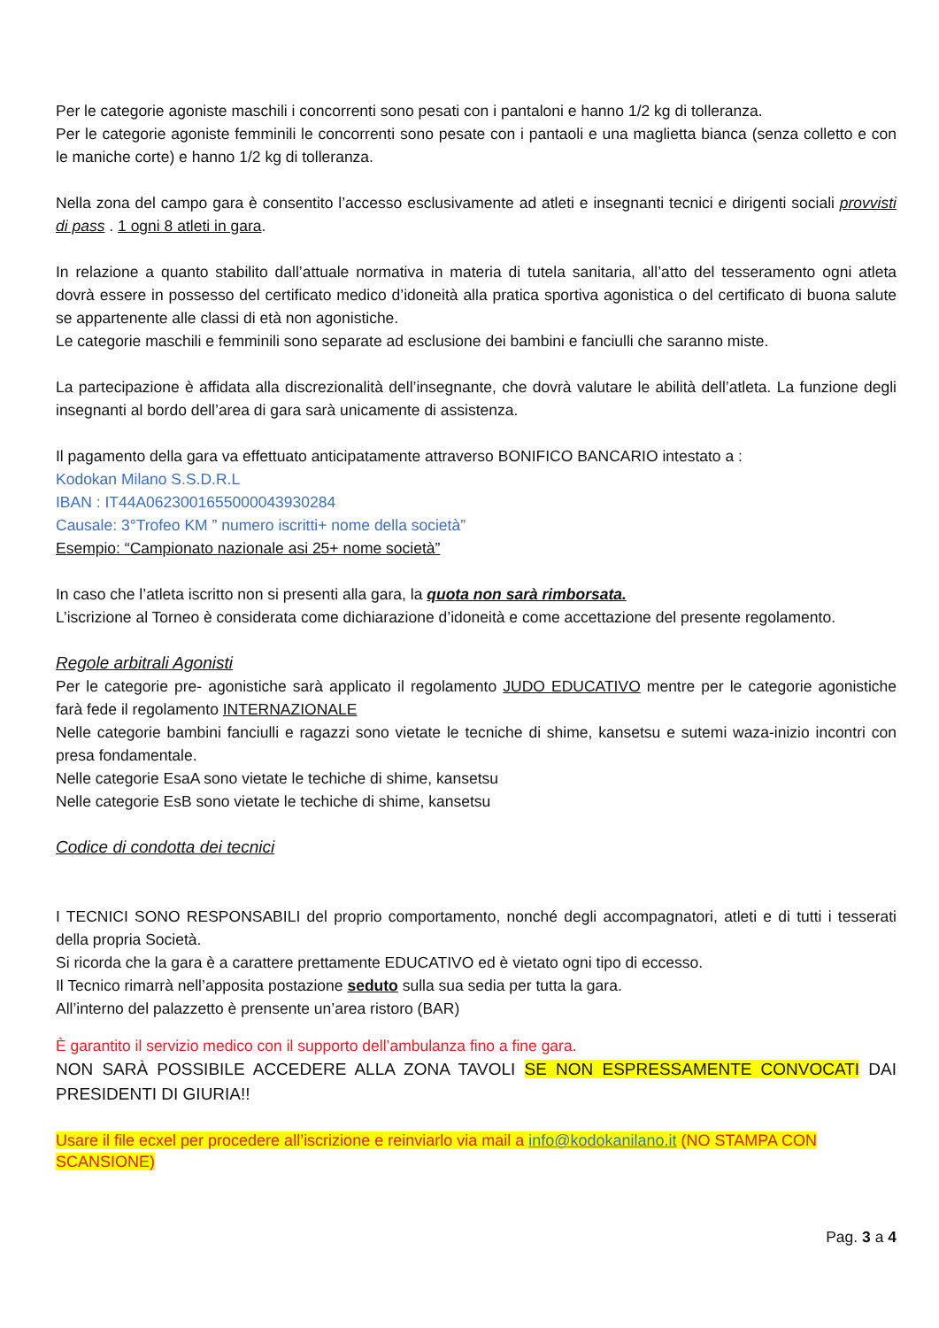Per le categorie agoniste maschili i concorrenti sono pesati con i pantaloni e hanno 1/2 kg di tolleranza.
Per le categorie agoniste femminili le concorrenti sono pesate con i pantaoli e una maglietta bianca (senza colletto e con le maniche corte) e hanno 1/2 kg di tolleranza.
Nella zona del campo gara è consentito l’accesso esclusivamente ad atleti e insegnanti tecnici e dirigenti sociali provvisti di pass . 1 ogni 8 atleti in gara.
In relazione a quanto stabilito dall’attuale normativa in materia di tutela sanitaria, all’atto del tesseramento ogni atleta dovrà essere in possesso del certificato medico d’idoneità alla pratica sportiva agonistica o del certificato di buona salute se appartenente alle classi di età non agonistiche.
Le categorie maschili e femminili sono separate ad esclusione dei bambini e fanciulli che saranno miste.
La partecipazione è affidata alla discrezionalità dell’insegnante, che dovrà valutare le abilità dell’atleta. La funzione degli insegnanti al bordo dell’area di gara sarà unicamente di assistenza.
Il pagamento della gara va effettuato anticipatamente attraverso BONIFICO BANCARIO intestato a :
Kodokan Milano S.S.D.R.L
IBAN : IT44A0623001655000043930284
Causale: 3°Trofeo KM ” numero iscritti+ nome della società”
Esempio: “Campionato nazionale asi 25+ nome società”
In caso che l’atleta iscritto non si presenti alla gara, la quota non sarà rimborsata.
L’iscrizione al Torneo è considerata come dichiarazione d’idoneità e come accettazione del presente regolamento.
Regole arbitrali Agonisti
Per le categorie pre- agonistiche sarà applicato il regolamento JUDO EDUCATIVO mentre per le categorie agonistiche farà fede il regolamento INTERNAZIONALE
Nelle categorie bambini fanciulli e ragazzi sono vietate le tecniche di shime, kansetsu e sutemi waza-inizio incontri con presa fondamentale.
Nelle categorie EsaA sono vietate le techiche di shime, kansetsu
Nelle categorie EsB sono vietate le techiche di shime, kansetsu
Codice di condotta dei tecnici
I TECNICI SONO RESPONSABILI del proprio comportamento, nonché degli accompagnatori, atleti e di tutti i tesserati della propria Società.
Si ricorda che la gara è a carattere prettamente EDUCATIVO ed è vietato ogni tipo di eccesso.
Il Tecnico rimarrà nell’apposita postazione seduto sulla sua sedia per tutta la gara.
All’interno del palazzetto è prensente un’area ristoro (BAR)
È garantito il servizio medico con il supporto dell’ambulanza fino a fine gara.
NON SARÀ POSSIBILE ACCEDERE ALLA ZONA TAVOLI SE NON ESPRESSAMENTE CONVOCATI DAI PRESIDENTI DI GIURIA!!
Usare il file ecxel per procedere all’iscrizione e reinviarlo via mail a info@kodokanilano.it (NO STAMPA CON SCANSIONE)
Pag. 3 a 4